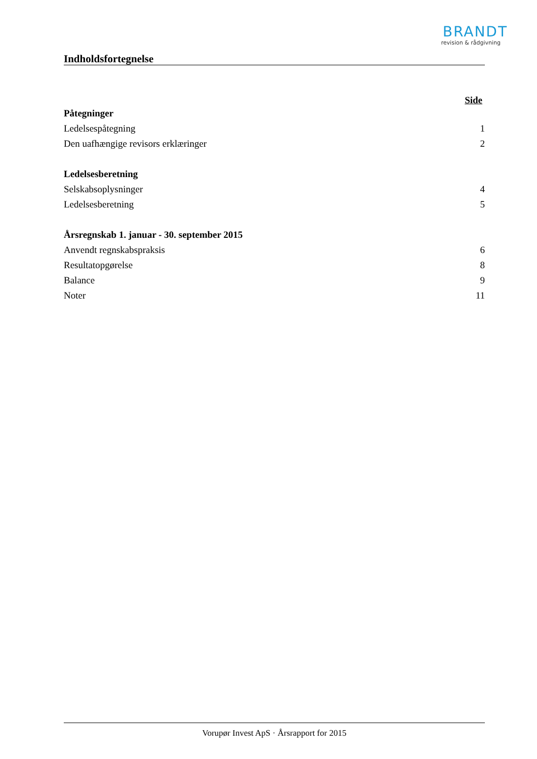BRANDT
revision & rådgivning
Indholdsfortegnelse
Side
Påtegninger
Ledelsespåtegning 1
Den uafhængige revisors erklæringer 2
Ledelsesberetning
Selskabsoplysninger 4
Ledelsesberetning 5
Årsregnskab 1. januar - 30. september 2015
Anvendt regnskabspraksis 6
Resultatopgørelse 8
Balance 9
Noter 11
Vorupør Invest ApS · Årsrapport for 2015